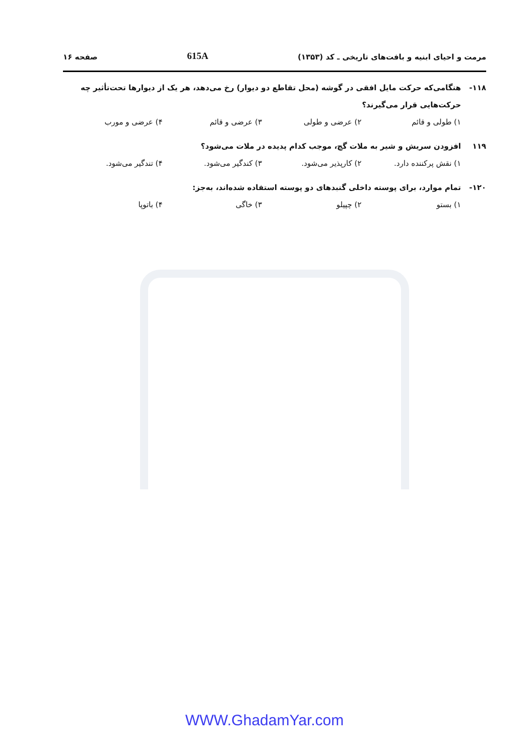مرمت و احیای ابنیه و بافت‌های تاریخی ـ کد (۱۳۵۳) 615A صفحه ۱۶
۱۱۸- هنگامی‌که حرکت مایل افقی در گوشه (محل تقاطع دو دیوار) رخ می‌دهد، هر یک از دیوارها تحت‌تأثیر چه حرکت‌هایی قرار می‌گیرند؟
۱) طولی و قائم ۲) عرضی و طولی ۳) عرضی و قائم ۴) عرضی و مورب
۱۱۹ افزودن سریش و شیر به ملات گچ، موجب کدام پدیده در ملات می‌شود؟
۱) نقش پرکننده دارد. ۲) کارپذیر می‌شود. ۳) کندگیر می‌شود. ۴) تندگیر می‌شود.
۱۲۰- تمام موارد، برای پوسته داخلی گنبدهای دو پوسته استفاده شده‌اند، به‌جز:
۱) بستو ۲) چپیلو ۳) خاگی ۴) باتوپا
WWW.GhadamYar.com